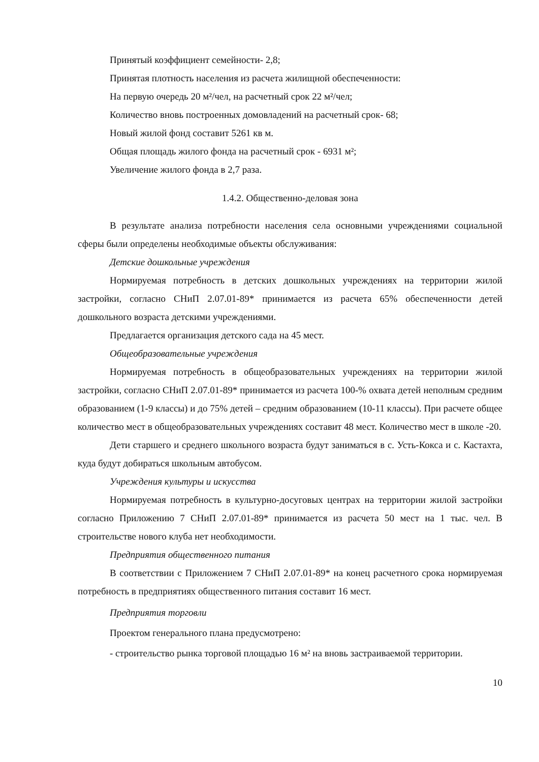Принятый коэффициент семейности- 2,8;
Принятая плотность населения из расчета жилищной обеспеченности:
На первую очередь 20 м²/чел, на расчетный срок 22 м²/чел;
Количество вновь построенных домовладений на расчетный срок- 68;
Новый жилой фонд составит 5261 кв м.
Общая площадь жилого фонда на расчетный срок - 6931 м²;
Увеличение жилого фонда в 2,7 раза.
1.4.2. Общественно-деловая зона
В результате анализа потребности населения села основными учреждениями социальной сферы были определены необходимые объекты обслуживания:
Детские дошкольные учреждения
Нормируемая потребность в детских дошкольных учреждениях на территории жилой застройки, согласно СНиП 2.07.01-89* принимается из расчета 65% обеспеченности детей дошкольного возраста детскими учреждениями.
Предлагается организация детского сада на 45 мест.
Общеобразовательные учреждения
Нормируемая потребность в общеобразовательных учреждениях на территории жилой застройки, согласно СНиП 2.07.01-89* принимается из расчета 100-% охвата детей неполным средним образованием (1-9 классы) и до 75% детей – средним образованием (10-11 классы). При расчете общее количество мест в общеобразовательных учреждениях составит 48 мест. Количество мест в школе -20.
Дети старшего и среднего школьного возраста будут заниматься в с. Усть-Кокса и с. Кастахта, куда будут добираться школьным автобусом.
Учреждения культуры и искусства
Нормируемая потребность в культурно-досуговых центрах на территории жилой застройки согласно Приложению 7 СНиП 2.07.01-89* принимается из расчета 50 мест на 1 тыс. чел. В строительстве нового клуба нет необходимости.
Предприятия общественного питания
В соответствии с Приложением 7 СНиП 2.07.01-89* на конец расчетного срока нормируемая потребность в предприятиях общественного питания составит 16 мест.
Предприятия торговли
Проектом генерального плана предусмотрено:
- строительство рынка торговой площадью 16 м² на вновь застраиваемой территории.
10